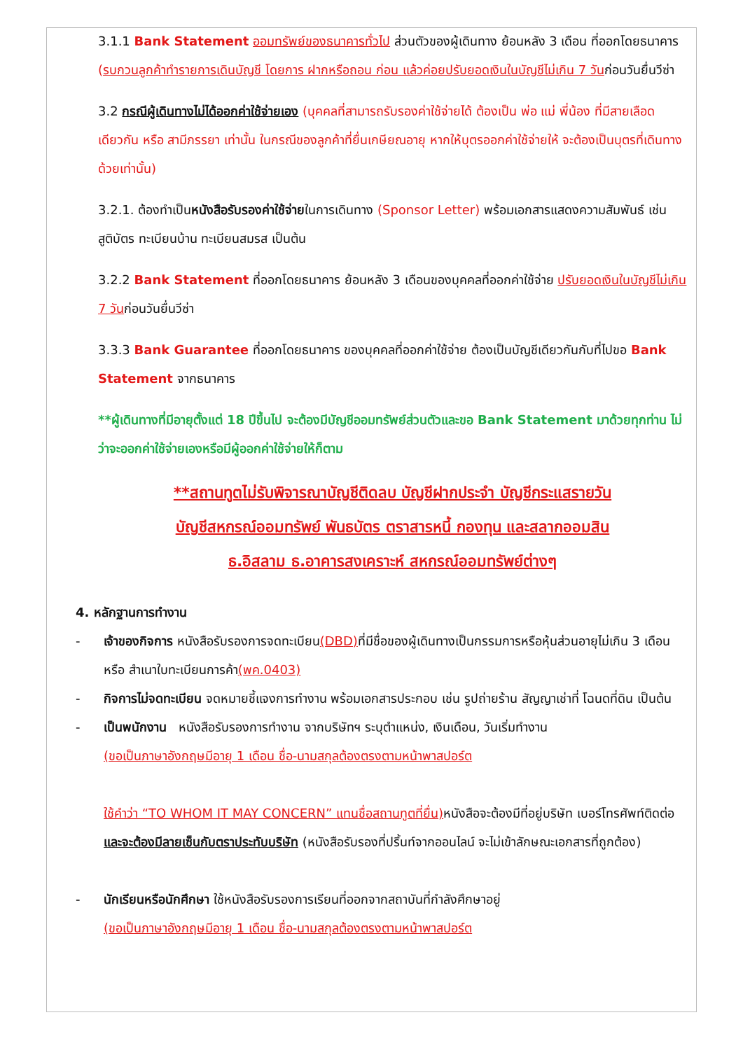3.1.1 Bank Statement ออมทรัพย์ของธนาคารทั่วไป ส่วนตัวของผู้เดินทาง ย้อนหลัง 3 เดือน ที่ออกโดยธนาคาร (รบกวนลูกค้าทำรายการเดินบัญชี โดยการ ฝากหรือถอน ก่อน แล้วค่อยปรับยอดเงินในบัญชีไม่เกิน 7 วันก่อนวันยื่นวีซ่า
3.2 กรณีผู้เดินทางไม่ได้ออกค่าใช้จ่ายเอง (บุคคลที่สามารถรับรองค่าใช้จ่ายได้ ต้องเป็น พ่อ แม่ พี่น้อง ที่มีสายเลือดเดียวกัน หรือ สามีภรรยา เท่านั้น ในกรณีของลูกค้าที่ยื่นเกษียณอายุ หากให้บุตรออกค่าใช้จ่ายให้ จะต้องเป็นบุตรที่เดินทางด้วยเท่านั้น)
3.2.1. ต้องทำเป็นหนังสือรับรองค่าใช้จ่ายในการเดินทาง (Sponsor Letter) พร้อมเอกสารแสดงความสัมพันธ์ เช่น สูติบัตร ทะเบียนบ้าน ทะเบียนสมรส เป็นต้น
3.2.2 Bank Statement ที่ออกโดยธนาคาร ย้อนหลัง 3 เดือนของบุคคลที่ออกค่าใช้จ่าย ปรับยอดเงินในบัญชีไม่เกิน 7 วันก่อนวันยื่นวีซ่า
3.3.3 Bank Guarantee ที่ออกโดยธนาคาร ของบุคคลที่ออกค่าใช้จ่าย ต้องเป็นบัญชีเดียวกันกับที่ไปขอ Bank Statement จากธนาคาร
**ผู้เดินทางที่มีอายุตั้งแต่ 18 ปีขึ้นไป จะต้องมีบัญชีออมทรัพย์ส่วนตัวและขอ Bank Statement มาด้วยทุกท่าน ไม่ว่าจะออกค่าใช้จ่ายเองหรือมีผู้ออกค่าใช้จ่ายให้ก็ตาม
**สถานทูตไม่รับพิจารณาบัญชีติดลบ บัญชีฝากประจำ บัญชีกระแสรายวัน
บัญชีสหกรณ์ออมทรัพย์ พันธบัตร ตราสารหนี้ กองทุน และสลากออมสิน
ธ.อิสลาม ธ.อาคารสงเคราะห์ สหกรณ์ออมทรัพย์ต่างๆ
4. หลักฐานการทำงาน
- เจ้าของกิจการ หนังสือรับรองการจดทะเบียน(DBD) ที่มีชื่อของผู้เดินทางเป็นกรรมการหรือหุ้นส่วนอายุไม่เกิน 3 เดือน หรือ สำเนาใบทะเบียนการค้า(พค.0403)
- กิจการไม่จดทะเบียน จดหมายชี้แจงการทำงาน พร้อมเอกสารประกอบ เช่น รูปถ่ายร้าน สัญญาเช่าที่ โฉนดที่ดิน เป็นต้น
- เป็นพนักงาน หนังสือรับรองการทำงาน จากบริษัทฯ ระบุตำแหน่ง, เงินเดือน, วันเริ่มทำงาน
(ขอเป็นภาษาอังกฤษมีอายุ 1 เดือน ชื่อ-นามสกุลต้องตรงตามหน้าพาสปอร์ต
ใช้คำว่า “TO WHOM IT MAY CONCERN” แทนชื่อสถานทูตที่ยื่น) หนังสือจะต้องมีที่อยู่บริษัท เบอร์โทรศัพท์ติดต่อ และจะต้องมีลายเซ็นกับตราประทับบริษัท (หนังสือรับรองที่ปริ้นท์จากออนไลน์ จะไม่เข้าลักษณะเอกสารที่ถูกต้อง)
- นักเรียนหรือนักศึกษา ใช้หนังสือรับรองการเรียนที่ออกจากสถาบันที่กำลังศึกษาอยู่
(ขอเป็นภาษาอังกฤษมีอายุ 1 เดือน ชื่อ-นามสกุลต้องตรงตามหน้าพาสปอร์ต